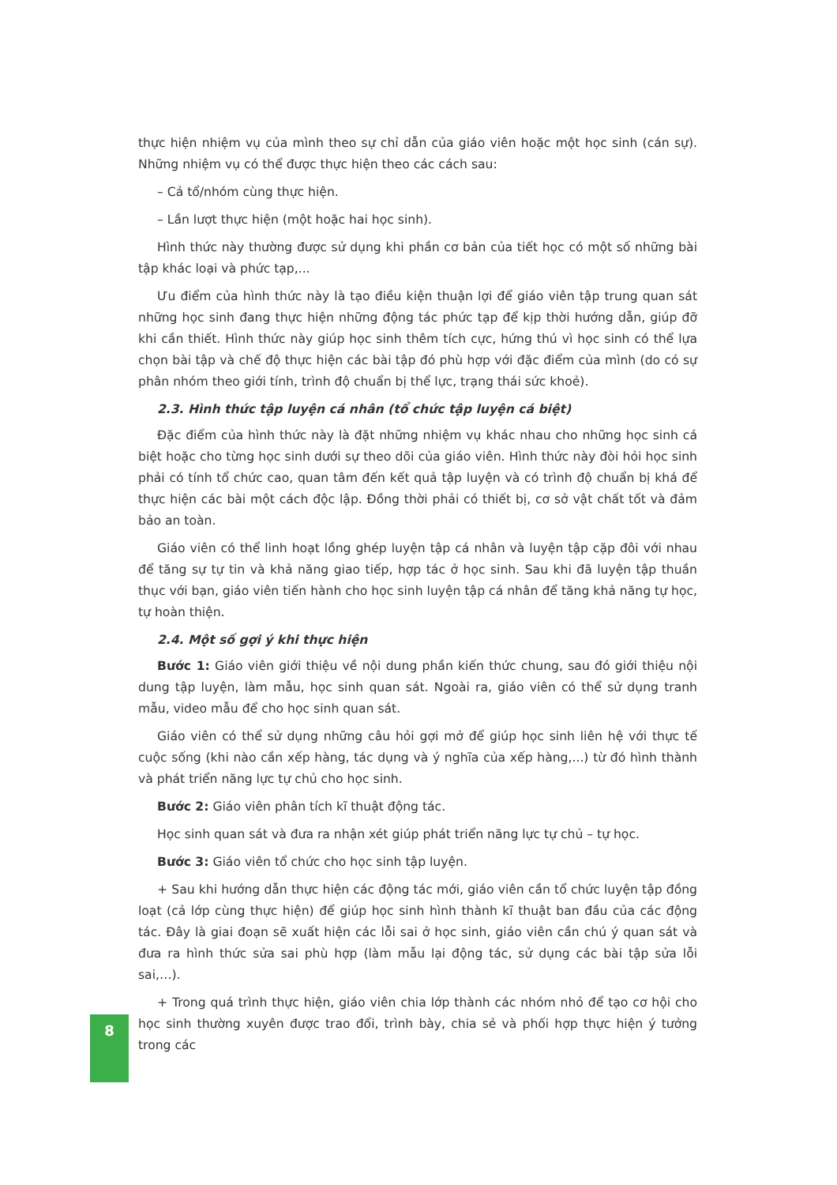thực hiện nhiệm vụ của mình theo sự chỉ dẫn của giáo viên hoặc một học sinh (cán sự). Những nhiệm vụ có thể được thực hiện theo các cách sau:
– Cả tổ/nhóm cùng thực hiện.
– Lần lượt thực hiện (một hoặc hai học sinh).
Hình thức này thường được sử dụng khi phần cơ bản của tiết học có một số những bài tập khác loại và phức tạp,...
Ưu điểm của hình thức này là tạo điều kiện thuận lợi để giáo viên tập trung quan sát những học sinh đang thực hiện những động tác phức tạp để kịp thời hướng dẫn, giúp đỡ khi cần thiết. Hình thức này giúp học sinh thêm tích cực, hứng thú vì học sinh có thể lựa chọn bài tập và chế độ thực hiện các bài tập đó phù hợp với đặc điểm của mình (do có sự phân nhóm theo giới tính, trình độ chuẩn bị thể lực, trạng thái sức khoẻ).
2.3. Hình thức tập luyện cá nhân (tổ chức tập luyện cá biệt)
Đặc điểm của hình thức này là đặt những nhiệm vụ khác nhau cho những học sinh cá biệt hoặc cho từng học sinh dưới sự theo dõi của giáo viên. Hình thức này đòi hỏi học sinh phải có tính tổ chức cao, quan tâm đến kết quả tập luyện và có trình độ chuẩn bị khá để thực hiện các bài một cách độc lập. Đồng thời phải có thiết bị, cơ sở vật chất tốt và đảm bảo an toàn.
Giáo viên có thể linh hoạt lồng ghép luyện tập cá nhân và luyện tập cặp đôi với nhau để tăng sự tự tin và khả năng giao tiếp, hợp tác ở học sinh. Sau khi đã luyện tập thuần thục với bạn, giáo viên tiến hành cho học sinh luyện tập cá nhân để tăng khả năng tự học, tự hoàn thiện.
2.4. Một số gợi ý khi thực hiện
Bước 1: Giáo viên giới thiệu về nội dung phần kiến thức chung, sau đó giới thiệu nội dung tập luyện, làm mẫu, học sinh quan sát. Ngoài ra, giáo viên có thể sử dụng tranh mẫu, video mẫu để cho học sinh quan sát.
Giáo viên có thể sử dụng những câu hỏi gợi mở để giúp học sinh liên hệ với thực tế cuộc sống (khi nào cần xếp hàng, tác dụng và ý nghĩa của xếp hàng,...) từ đó hình thành và phát triển năng lực tự chủ cho học sinh.
Bước 2: Giáo viên phân tích kĩ thuật động tác.
Học sinh quan sát và đưa ra nhận xét giúp phát triển năng lực tự chủ – tự học.
Bước 3: Giáo viên tổ chức cho học sinh tập luyện.
+ Sau khi hướng dẫn thực hiện các động tác mới, giáo viên cần tổ chức luyện tập đồng loạt (cả lớp cùng thực hiện) để giúp học sinh hình thành kĩ thuật ban đầu của các động tác. Đây là giai đoạn sẽ xuất hiện các lỗi sai ở học sinh, giáo viên cần chú ý quan sát và đưa ra hình thức sửa sai phù hợp (làm mẫu lại động tác, sử dụng các bài tập sửa lỗi sai,…).
+ Trong quá trình thực hiện, giáo viên chia lớp thành các nhóm nhỏ để tạo cơ hội cho học sinh thường xuyên được trao đổi, trình bày, chia sẻ và phối hợp thực hiện ý tưởng trong các
8